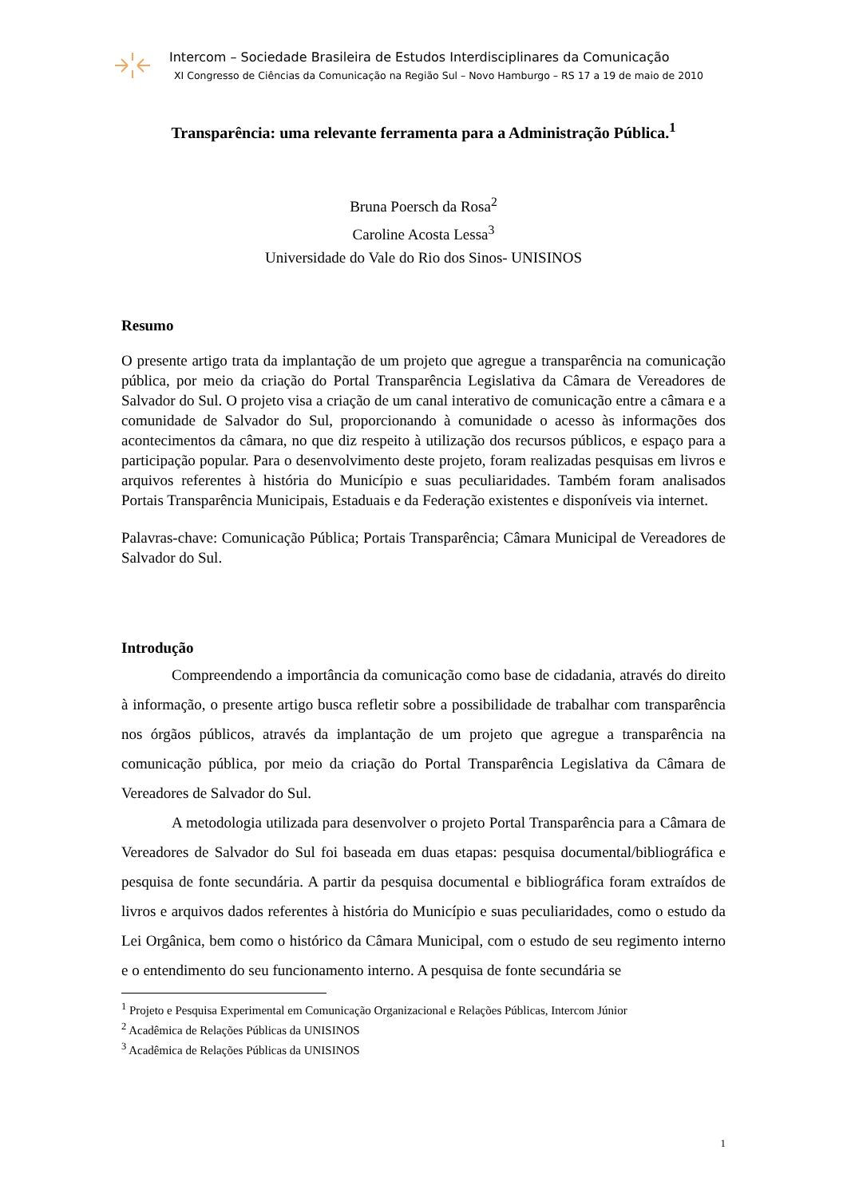Intercom – Sociedade Brasileira de Estudos Interdisciplinares da Comunicação
XI Congresso de Ciências da Comunicação na Região Sul – Novo Hamburgo – RS 17 a 19 de maio de 2010
Transparência: uma relevante ferramenta para a Administração Pública.<sup>1</sup>
Bruna Poersch da Rosa<sup>2</sup>
Caroline Acosta Lessa<sup>3</sup>
Universidade do Vale do Rio dos Sinos- UNISINOS
Resumo
O presente artigo trata da implantação de um projeto que agregue a transparência na comunicação pública, por meio da criação do Portal Transparência Legislativa da Câmara de Vereadores de Salvador do Sul. O projeto visa a criação de um canal interativo de comunicação entre a câmara e a comunidade de Salvador do Sul, proporcionando à comunidade o acesso às informações dos acontecimentos da câmara, no que diz respeito à utilização dos recursos públicos, e espaço para a participação popular. Para o desenvolvimento deste projeto, foram realizadas pesquisas em livros e arquivos referentes à história do Município e suas peculiaridades. Também foram analisados Portais Transparência Municipais, Estaduais e da Federação existentes e disponíveis via internet.
Palavras-chave: Comunicação Pública; Portais Transparência; Câmara Municipal de Vereadores de Salvador do Sul.
Introdução
Compreendendo a importância da comunicação como base de cidadania, através do direito à informação, o presente artigo busca refletir sobre a possibilidade de trabalhar com transparência nos órgãos públicos, através da implantação de um projeto que agregue a transparência na comunicação pública, por meio da criação do Portal Transparência Legislativa da Câmara de Vereadores de Salvador do Sul.
A metodologia utilizada para desenvolver o projeto Portal Transparência para a Câmara de Vereadores de Salvador do Sul foi baseada em duas etapas: pesquisa documental/bibliográfica e pesquisa de fonte secundária. A partir da pesquisa documental e bibliográfica foram extraídos de livros e arquivos dados referentes à história do Município e suas peculiaridades, como o estudo da Lei Orgânica, bem como o histórico da Câmara Municipal, com o estudo de seu regimento interno e o entendimento do seu funcionamento interno. A pesquisa de fonte secundária se
<sup>1</sup> Projeto e Pesquisa Experimental em Comunicação Organizacional e Relações Públicas, Intercom Júnior
<sup>2</sup> Acadêmica de Relações Públicas da UNISINOS
<sup>3</sup> Acadêmica de Relações Públicas da UNISINOS
1